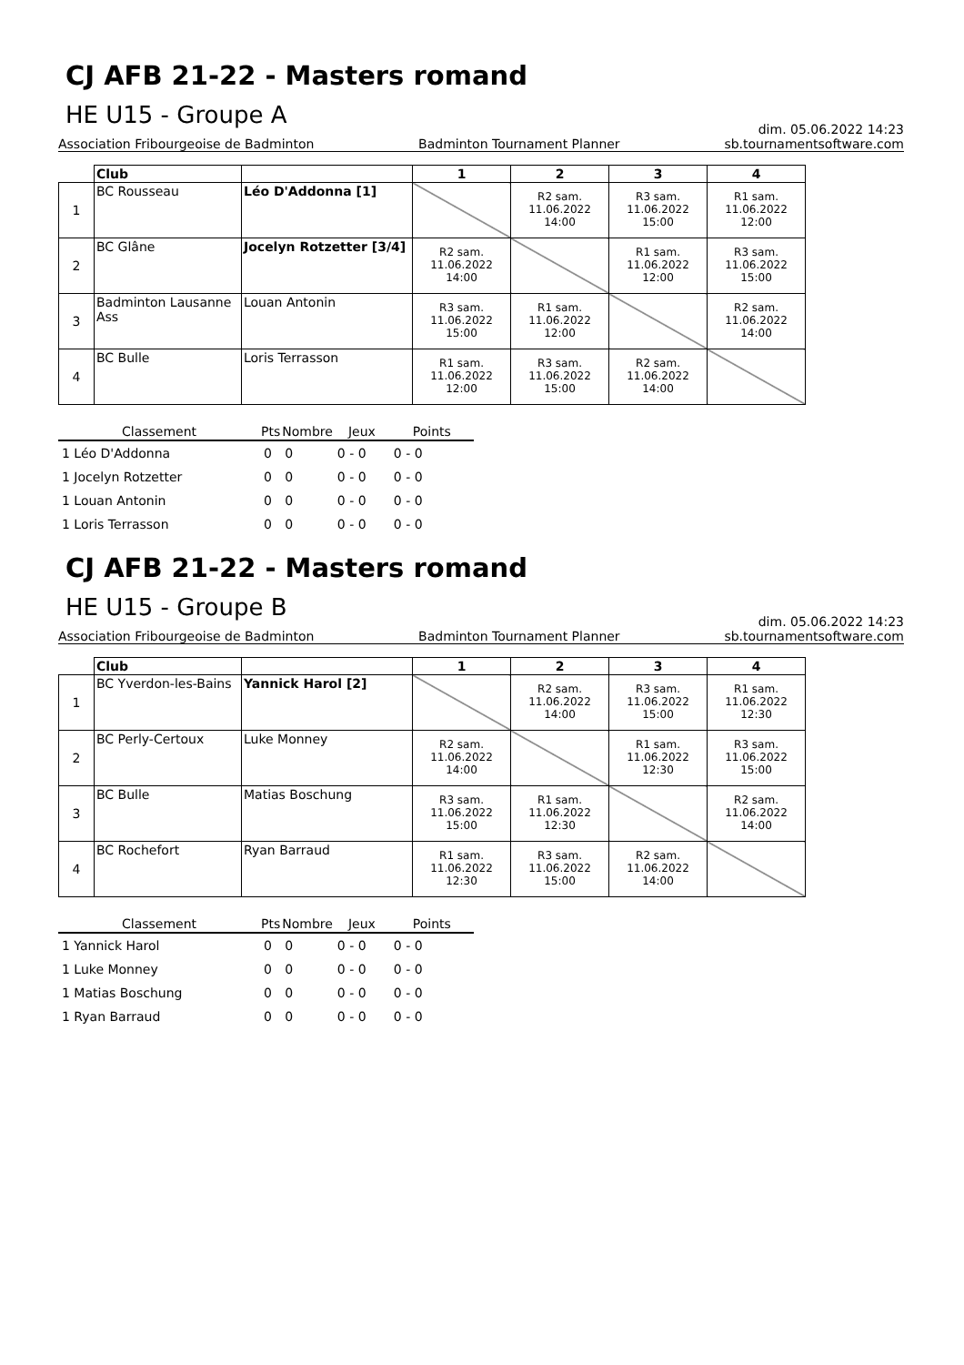CJ AFB 21-22 - Masters romand
HE U15 - Groupe A
dim. 05.06.2022 14:23
Association Fribourgeoise de Badminton Badminton Tournament Planner sb.tournamentsoftware.com
| | Club | | 1 | 2 | 3 | 4 |
| --- | --- | --- | --- | --- | --- | --- |
| 1 | BC Rousseau | Léo D'Addonna [1] | | R2 sam. 11.06.2022 14:00 | R3 sam. 11.06.2022 15:00 | R1 sam. 11.06.2022 12:00 |
| 2 | BC Glâne | Jocelyn Rotzetter [3/4] | R2 sam. 11.06.2022 14:00 | | R1 sam. 11.06.2022 12:00 | R3 sam. 11.06.2022 15:00 |
| 3 | Badminton Lausanne Ass | Louan Antonin | R3 sam. 11.06.2022 15:00 | R1 sam. 11.06.2022 12:00 | | R2 sam. 11.06.2022 14:00 |
| 4 | BC Bulle | Loris Terrasson | R1 sam. 11.06.2022 12:00 | R3 sam. 11.06.2022 15:00 | R2 sam. 11.06.2022 14:00 | |
| Classement | Pts | Nombre | Jeux | Points |
| --- | --- | --- | --- | --- |
| 1 Léo D'Addonna | 0 | 0 | 0 - 0 | 0 - 0 |
| 1 Jocelyn Rotzetter | 0 | 0 | 0 - 0 | 0 - 0 |
| 1 Louan Antonin | 0 | 0 | 0 - 0 | 0 - 0 |
| 1 Loris Terrasson | 0 | 0 | 0 - 0 | 0 - 0 |
CJ AFB 21-22 - Masters romand
HE U15 - Groupe B
dim. 05.06.2022 14:23
Association Fribourgeoise de Badminton Badminton Tournament Planner sb.tournamentsoftware.com
| | Club | | 1 | 2 | 3 | 4 |
| --- | --- | --- | --- | --- | --- | --- |
| 1 | BC Yverdon-les-Bains | Yannick Harol [2] | | R2 sam. 11.06.2022 14:00 | R3 sam. 11.06.2022 15:00 | R1 sam. 11.06.2022 12:30 |
| 2 | BC Perly-Certoux | Luke Monney | R2 sam. 11.06.2022 14:00 | | R1 sam. 11.06.2022 12:30 | R3 sam. 11.06.2022 15:00 |
| 3 | BC Bulle | Matias Boschung | R3 sam. 11.06.2022 15:00 | R1 sam. 11.06.2022 12:30 | | R2 sam. 11.06.2022 14:00 |
| 4 | BC Rochefort | Ryan Barraud | R1 sam. 11.06.2022 12:30 | R3 sam. 11.06.2022 15:00 | R2 sam. 11.06.2022 14:00 | |
| Classement | Pts | Nombre | Jeux | Points |
| --- | --- | --- | --- | --- |
| 1 Yannick Harol | 0 | 0 | 0 - 0 | 0 - 0 |
| 1 Luke Monney | 0 | 0 | 0 - 0 | 0 - 0 |
| 1 Matias Boschung | 0 | 0 | 0 - 0 | 0 - 0 |
| 1 Ryan Barraud | 0 | 0 | 0 - 0 | 0 - 0 |